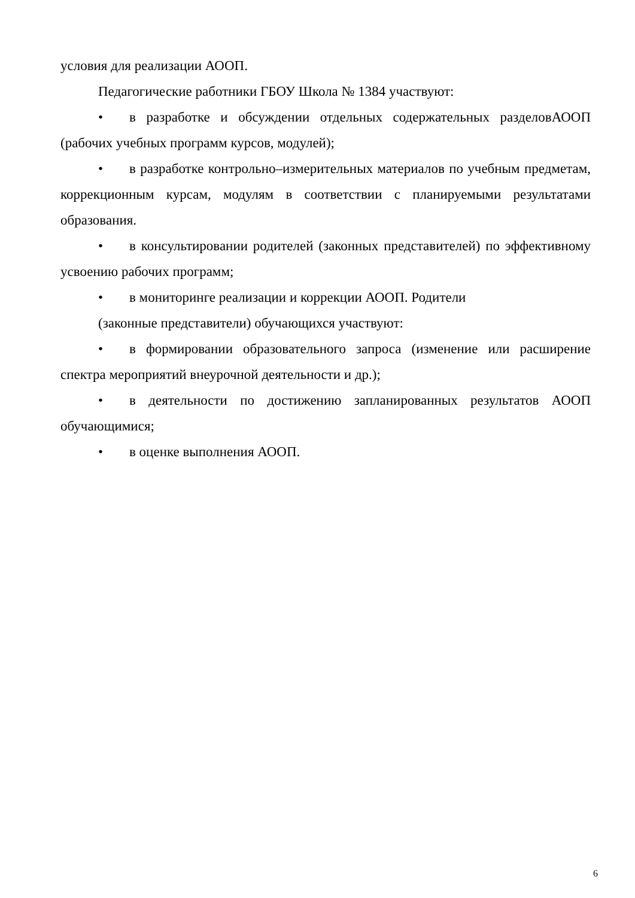условия для реализации АООП.
Педагогические работники ГБОУ Школа № 1384 участвуют:
• в разработке и обсуждении отдельных содержательных разделовАООП (рабочих учебных программ курсов, модулей);
• в разработке контрольно–измерительных материалов по учебным предметам, коррекционным курсам, модулям в соответствии с планируемыми результатами образования.
• в консультировании родителей (законных представителей) по эффективному усвоению рабочих программ;
• в мониторинге реализации и коррекции АООП. Родители
(законные представители) обучающихся участвуют:
• в формировании образовательного запроса (изменение или расширение спектра мероприятий внеурочной деятельности и др.);
• в деятельности по достижению запланированных результатов АООП обучающимися;
• в оценке выполнения АООП.
6